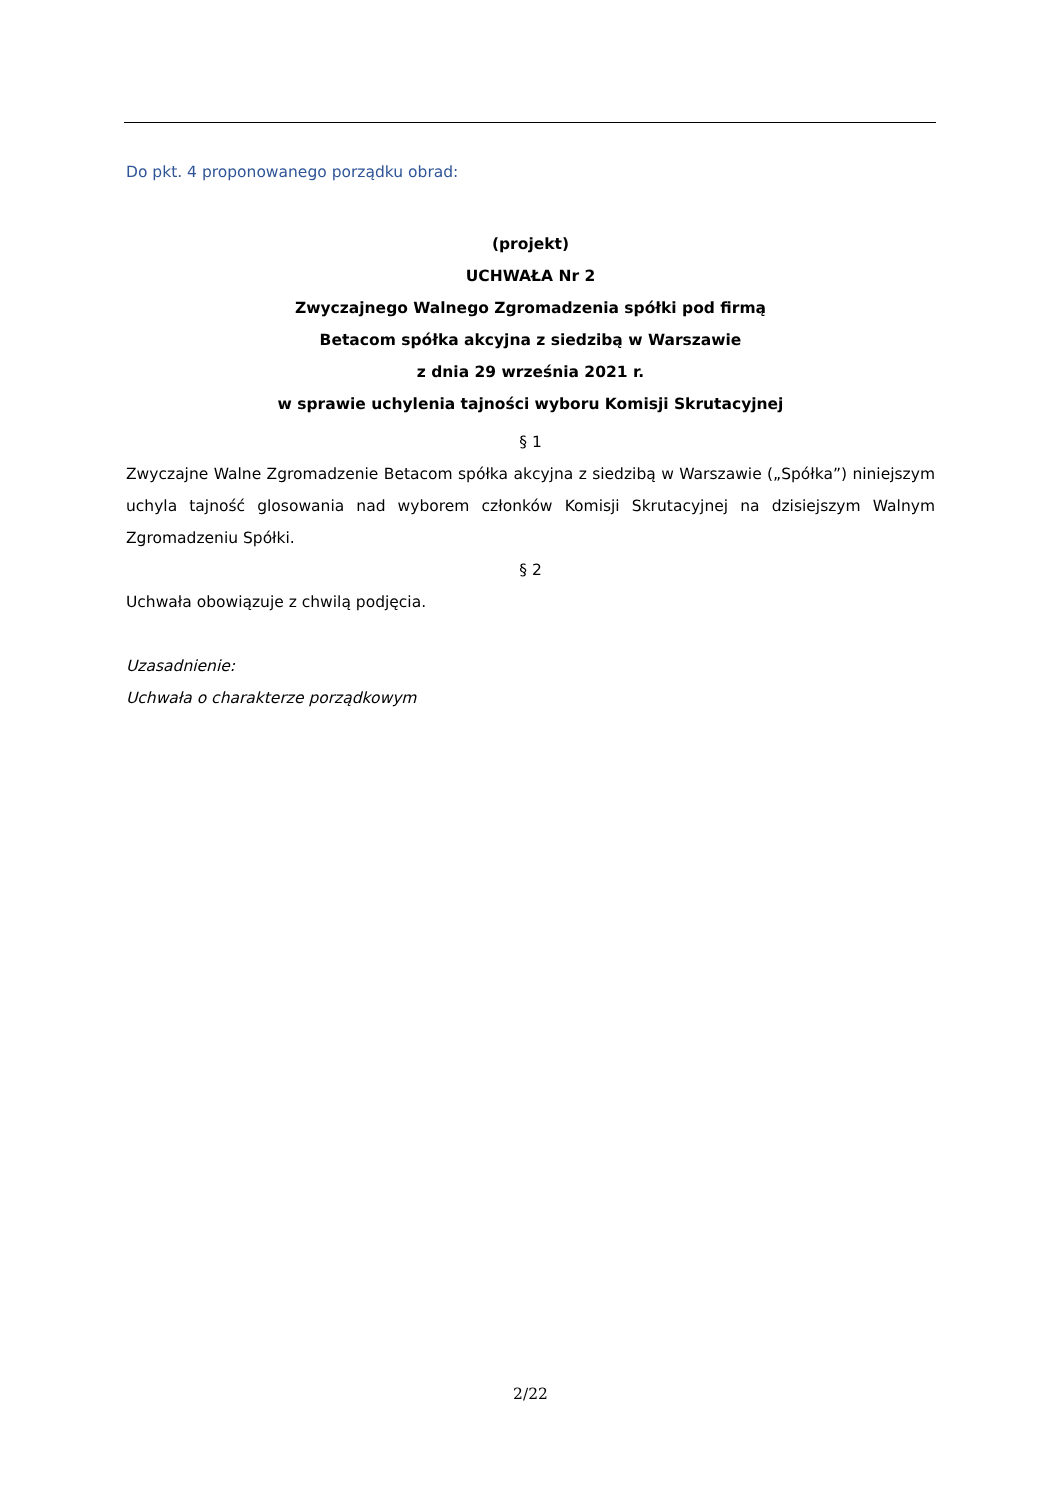Do pkt. 4 proponowanego porządku obrad:
(projekt)
UCHWAŁA Nr 2
Zwyczajnego Walnego Zgromadzenia spółki pod firmą
Betacom spółka akcyjna z siedzibą w Warszawie
z dnia 29 września 2021 r.
w sprawie uchylenia tajności wyboru Komisji Skrutacyjnej
§ 1
Zwyczajne Walne Zgromadzenie Betacom spółka akcyjna z siedzibą w Warszawie („Spółka”) niniejszym uchyla tajność glosowania nad wyborem członków Komisji Skrutacyjnej na dzisiejszym Walnym Zgromadzeniu Spółki.
§ 2
Uchwała obowiązuje z chwilą podjęcia.
Uzasadnienie:
Uchwała o charakterze porządkowym
2/22